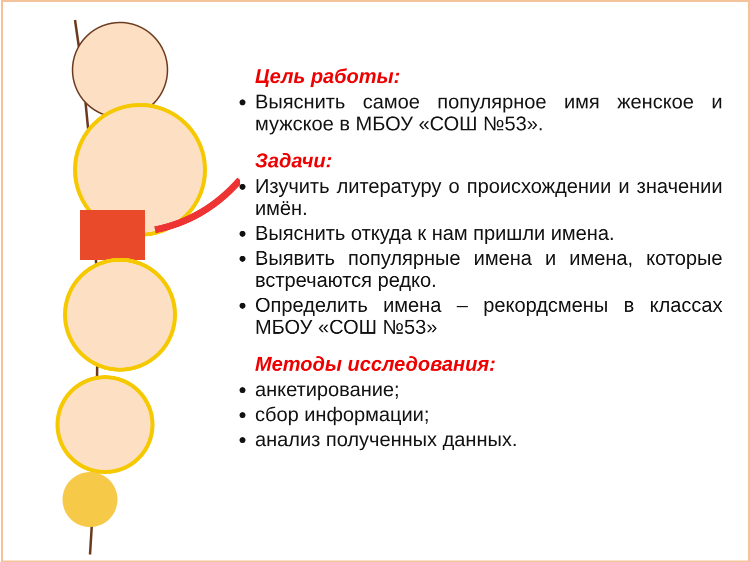Цель работы:
Выяснить самое популярное имя женское и мужское в МБОУ «СОШ №53».
Задачи:
Изучить литературу о происхождении и значении имён.
Выяснить откуда к нам пришли имена.
Выявить популярные имена и имена, которые встречаются редко.
Определить имена – рекордсмены в классах МБОУ «СОШ №53»
Методы исследования:
анкетирование;
сбор информации;
анализ полученных данных.